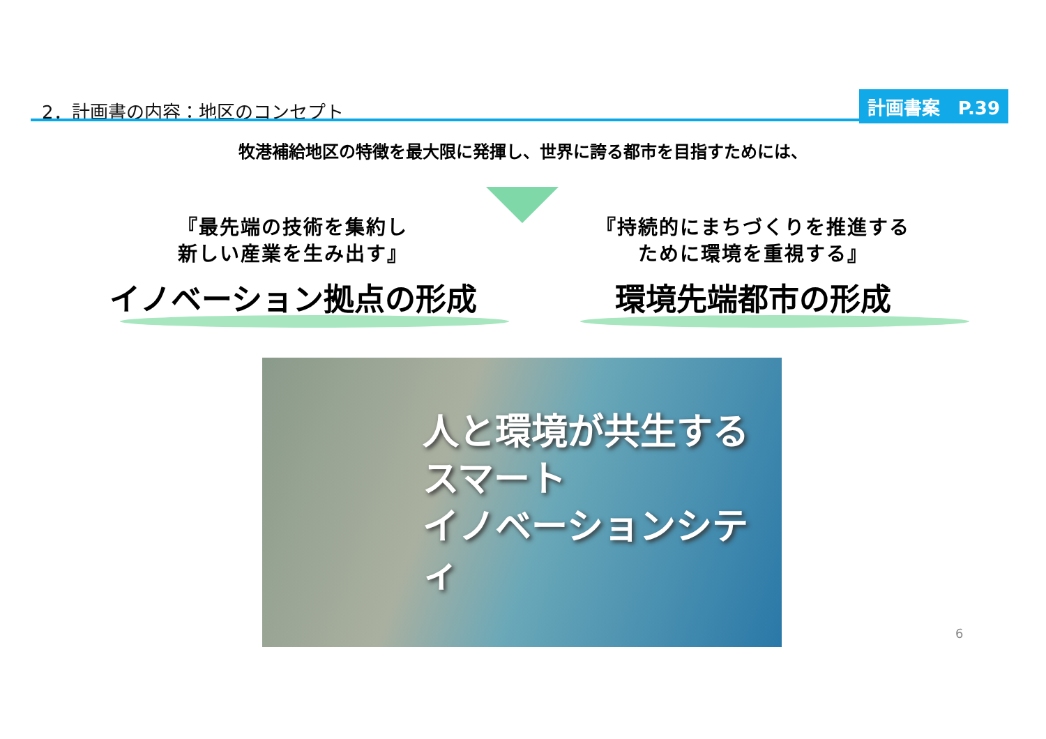2．計画書の内容：地区のコンセプト 計画書案　P.39
牧港補給地区の特徴を最大限に発揮し、世界に誇る都市を目指すためには、
『最先端の技術を集約し
新しい産業を生み出す』
イノベーション拠点の形成
『持続的にまちづくりを推進する
ために環境を重視する』
環境先端都市の形成
人と環境が共生する
スマート
イノベーションシティ
6